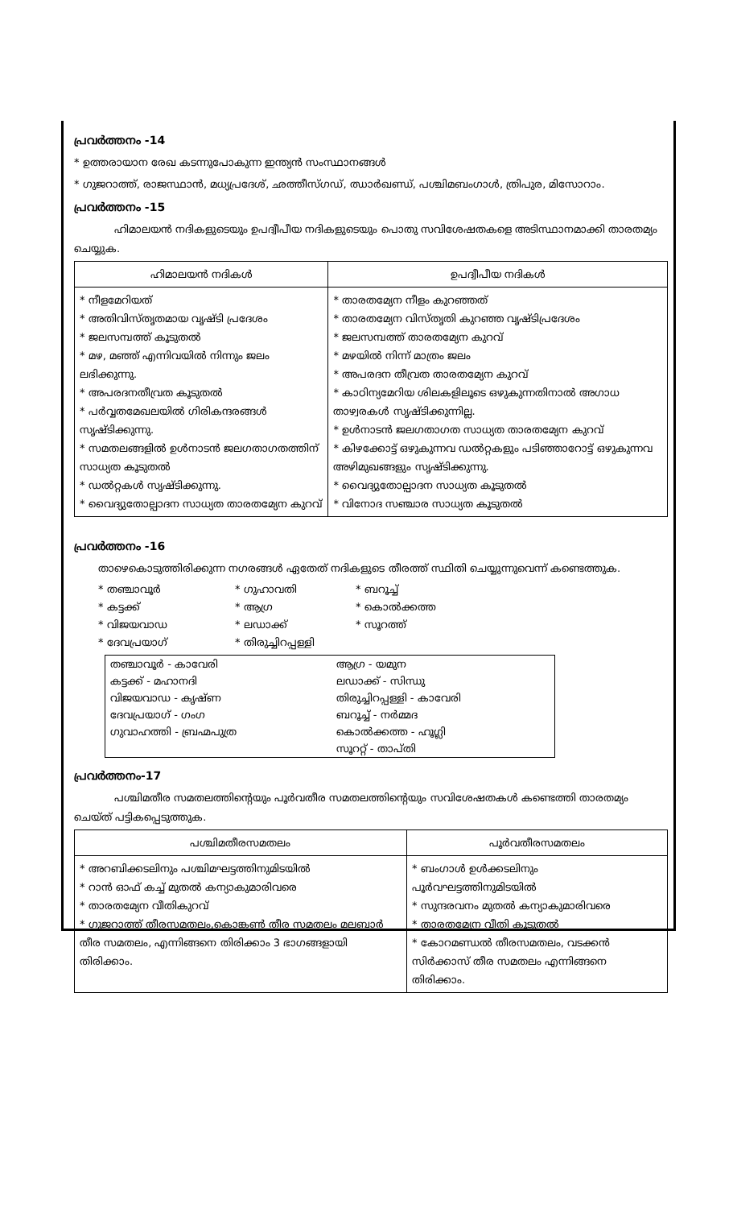പ്രവർത്തനം -14
* ഉത്തരായാന രേഖ കടന്നുപോകുന്ന ഇന്ത്യൻ സംസ്ഥാനങ്ങൾ
* ഗുജറാത്ത്, രാജസ്ഥാൻ, മധ്യപ്രദേശ്, ഛത്തീസ്ഗഡ്, ഝാർഖണ്ഡ്, പശ്ചിമബംഗാൾ, ത്രിപുര, മിസോറാം.
പ്രവർത്തനം -15
ഹിമാലയൻ നദികളുടെയും ഉപദ്വീപീയ നദികളുടെയും പൊതു സവിശേഷതകളെ അടിസ്ഥാനമാക്കി താരതമ്യം ചെയ്യുക.
| ഹിമാലയൻ നദികൾ | ഉപദ്വീപീയ നദികൾ |
| --- | --- |
| * നീളമേറിയത് * അതിവിസ്തൃതമായ വൃഷ്ടി പ്രദേശം * ജലസമ്പത്ത് കൂടുതൽ * മഴ, മഞ്ഞ് എന്നിവയിൽ നിന്നും ജലം ലഭിക്കുന്നു. * അപരദനതീവ്രത കൂടുതൽ * പർവ്വതമേഖലയിൽ ഗിരികന്ദരങ്ങൾ സൃഷ്ടിക്കുന്നു. * സമതലങ്ങളിൽ ഉൾനാടൻ ജലഗതാഗതത്തിന് സാധ്യത കൂടുതൽ * ഡൽറ്റകൾ സൃഷ്ടിക്കുന്നു. * വൈദ്യുതോല്പാദന സാധ്യത താരതമ്യേന കുറവ് | * താരതമ്യേന നീളം കുറഞ്ഞത് * താരതമ്യേന വിസ്തൃതി കുറഞ്ഞ വൃഷ്ടിപ്രദേശം * ജലസമ്പത്ത് താരതമ്യേന കുറവ് * മഴയിൽ നിന്ന് മാത്രം ജലം * അപരദന തീവ്രത താരതമ്യേന കുറവ് * കാഠിന്യമേറിയ ശിലകളിലൂടെ ഒഴുകുന്നതിനാൽ അഗാധ താഴ്വരകൾ സൃഷ്ടിക്കുന്നില്ല. * ഉൾനാടൻ ജലഗതാഗത സാധ്യത താരതമ്യേന കുറവ് * കിഴക്കോട്ട് ഒഴുകുന്നവ ഡൽറ്റകളും പടിഞ്ഞാറോട്ട് ഒഴുകുന്നവ അഴിമുഖങ്ങളും സൃഷ്ടിക്കുന്നു. * വൈദ്യുതോല്പാദന സാധ്യത കൂടുതൽ * വിനോദ സഞ്ചാര സാധ്യത കൂടുതൽ |
പ്രവർത്തനം -16
താഴെകൊടുത്തിരിക്കുന്ന നഗരങ്ങൾ ഏതേത് നദികളുടെ തീരത്ത് സ്ഥിതി ചെയ്യുന്നുവെന്ന് കണ്ടെത്തുക.
* തഞ്ചാവൂർ * ഗുഹാവതി * ബറൂച്ച് * കട്ടക്ക് * ആഗ്ര * കൊൽക്കത്ത * വിജയവാഡ * ലഡാക്ക് * സൂറത്ത് * ദേവപ്രയാഗ് * തിരുച്ചിറപ്പള്ളി
| തഞ്ചാവൂർ - കാവേരി | ആഗ്ര - യമുന |
| കട്ടക്ക് - മഹാനദി | ലഡാക്ക് - സിന്ധു |
| വിജയവാഡ - കൃഷ്ണ | തിരുച്ചിറപ്പള്ളി - കാവേരി |
| ദേവപ്രയാഗ് - ഗംഗ | ബറൂച്ച് - നർമ്മദ |
| ഗുവാഹത്തി - ബ്രഹ്മപുത്ര | കൊൽക്കത്ത - ഹൂഗ്ലി |
| | സൂററ്റ് - താപ്തി |
പ്രവർത്തനം-17
പശ്ചിമതീര സമതലത്തിന്റെയും പൂർവതീര സമതലത്തിന്റെയും സവിശേഷതകൾ കണ്ടെത്തി താരതമ്യം ചെയ്ത് പട്ടികപ്പെടുത്തുക.
| പശ്ചിമതീരസമതലം | പൂർവതീരസമതലം |
| --- | --- |
| * അറബിക്കടലിനും പശ്ചിമഘട്ടത്തിനുമിടയിൽ * റാൻ ഓഫ് കച്ച് മുതൽ കന്യാകുമാരിവരെ * താരതമ്യേന വീതികുറവ് * ഗുജറാത്ത് തീരസമതലം,കൊങ്കൺ തീര സമതലം മലബാർ തീര സമതലം, എന്നിങ്ങനെ തിരിക്കാം 3 ഭാഗങ്ങളായി തിരിക്കാം. | * ബംഗാൾ ഉൾക്കടലിനും പൂർവഘട്ടത്തിനുമിടയിൽ * സുന്ദരവനം മുതൽ കന്യാകുമാരിവരെ * താരതമ്യേന വീതി കൂടുതൽ * കോറമണ്ഡൽ തീരസമതലം, വടക്കൻ സിർക്കാസ് തീര സമതലം എന്നിങ്ങനെ തിരിക്കാം. |